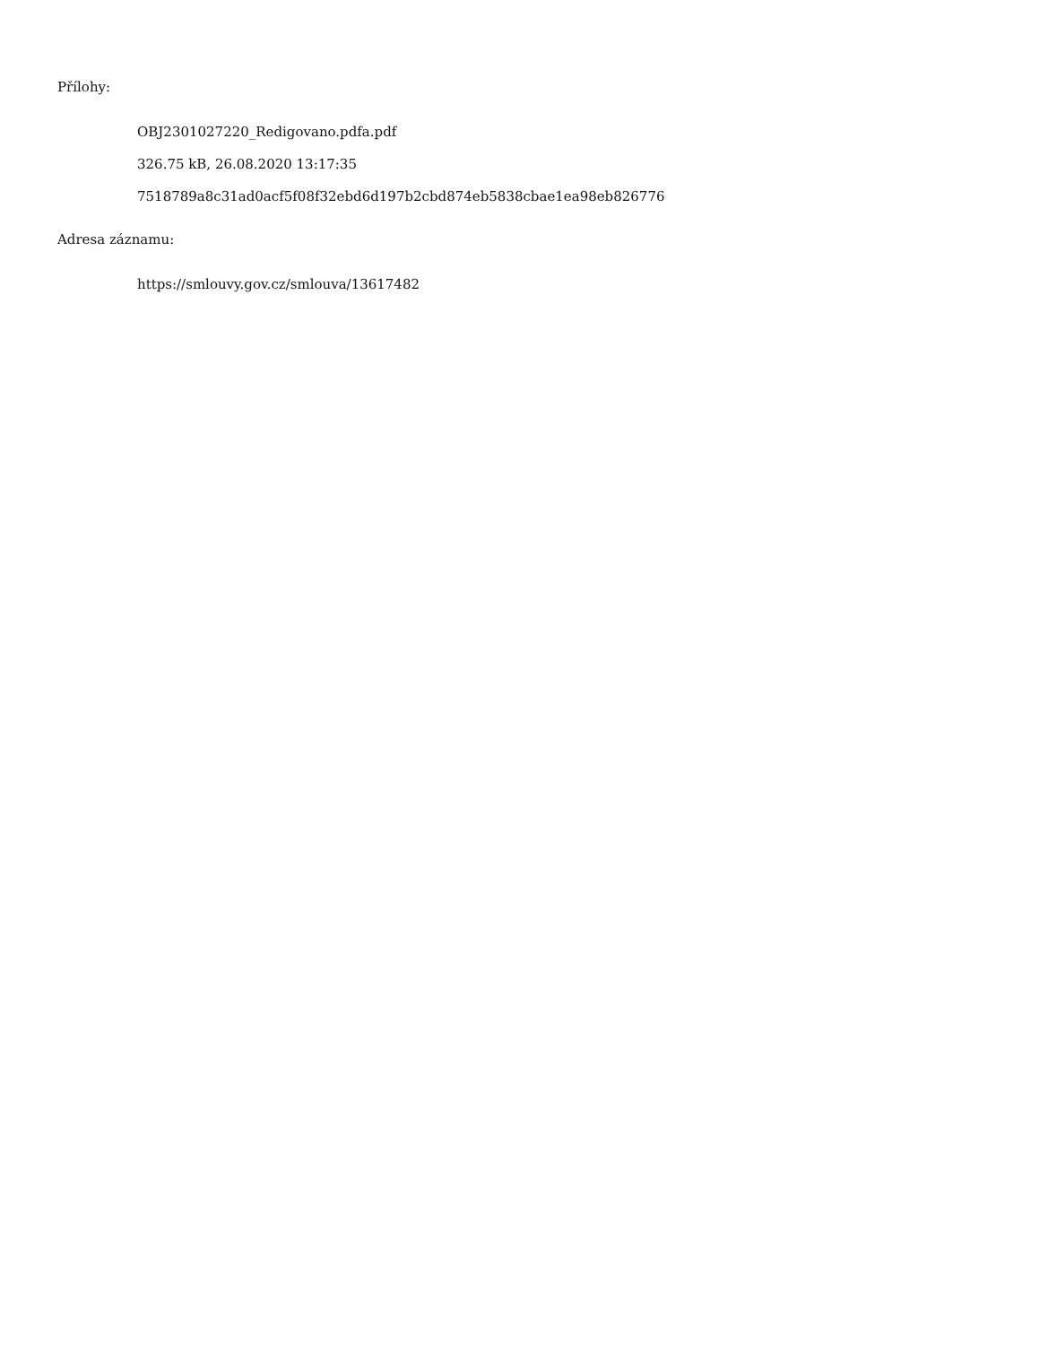Přílohy:
OBJ2301027220_Redigovano.pdfa.pdf
326.75 kB, 26.08.2020 13:17:35
7518789a8c31ad0acf5f08f32ebd6d197b2cbd874eb5838cbae1ea98eb826776
Adresa záznamu:
https://smlouvy.gov.cz/smlouva/13617482